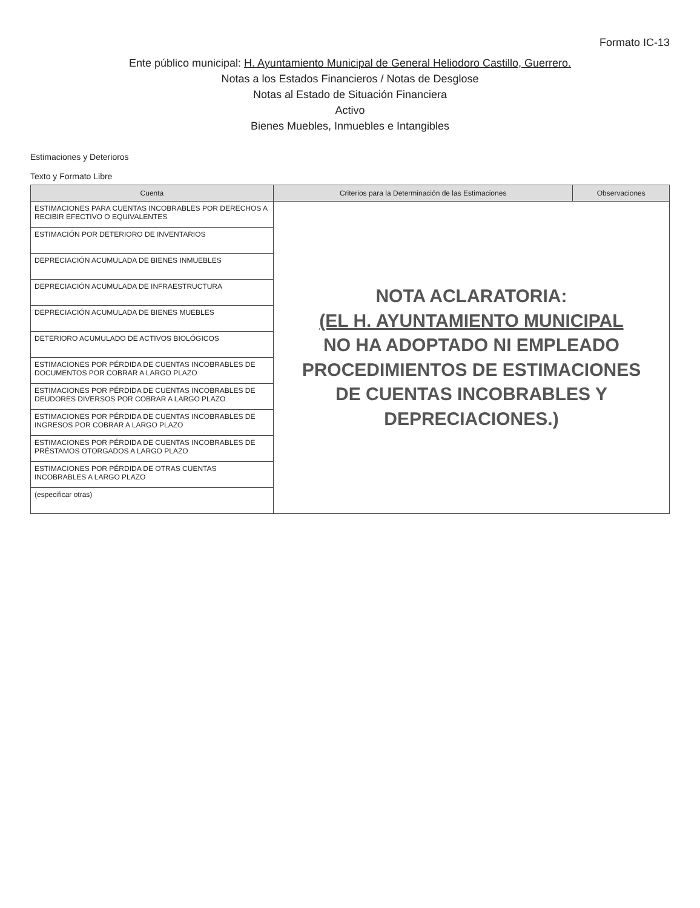Formato IC-13
Ente público municipal: H. Ayuntamiento Municipal de General Heliodoro Castillo, Guerrero.
Notas a los Estados Financieros / Notas de Desglose
Notas al Estado de Situación Financiera
Activo
Bienes Muebles, Inmuebles e Intangibles
Estimaciones y Deterioros
Texto y Formato Libre
| Cuenta | Criterios para la Determinación de las Estimaciones | Observaciones |
| --- | --- | --- |
| ESTIMACIONES PARA CUENTAS INCOBRABLES POR DERECHOS A RECIBIR EFECTIVO O EQUIVALENTES | NOTA ACLARATORIA: (EL H. AYUNTAMIENTO MUNICIPAL NO HA ADOPTADO NI EMPLEADO PROCEDIMIENTOS DE ESTIMACIONES DE CUENTAS INCOBRABLES Y DEPRECIACIONES.) | |
| ESTIMACIÓN POR DETERIORO DE INVENTARIOS | | |
| DEPRECIACIÓN ACUMULADA DE BIENES INMUEBLES | | |
| DEPRECIACIÓN ACUMULADA DE INFRAESTRUCTURA | | |
| DEPRECIACIÓN ACUMULADA DE BIENES MUEBLES | | |
| DETERIORO ACUMULADO DE ACTIVOS BIOLÓGICOS | | |
| ESTIMACIONES POR PÉRDIDA DE CUENTAS INCOBRABLES DE DOCUMENTOS POR COBRAR A LARGO PLAZO | | |
| ESTIMACIONES POR PÉRDIDA DE CUENTAS INCOBRABLES DE DEUDORES DIVERSOS POR COBRAR A LARGO PLAZO | | |
| ESTIMACIONES POR PÉRDIDA DE CUENTAS INCOBRABLES DE INGRESOS POR COBRAR A LARGO PLAZO | | |
| ESTIMACIONES POR PÉRDIDA DE CUENTAS INCOBRABLES DE PRÉSTAMOS OTORGADOS A LARGO PLAZO | | |
| ESTIMACIONES POR PÉRDIDA DE OTRAS CUENTAS INCOBRABLES A LARGO PLAZO | | |
| (especificar otras) | | |